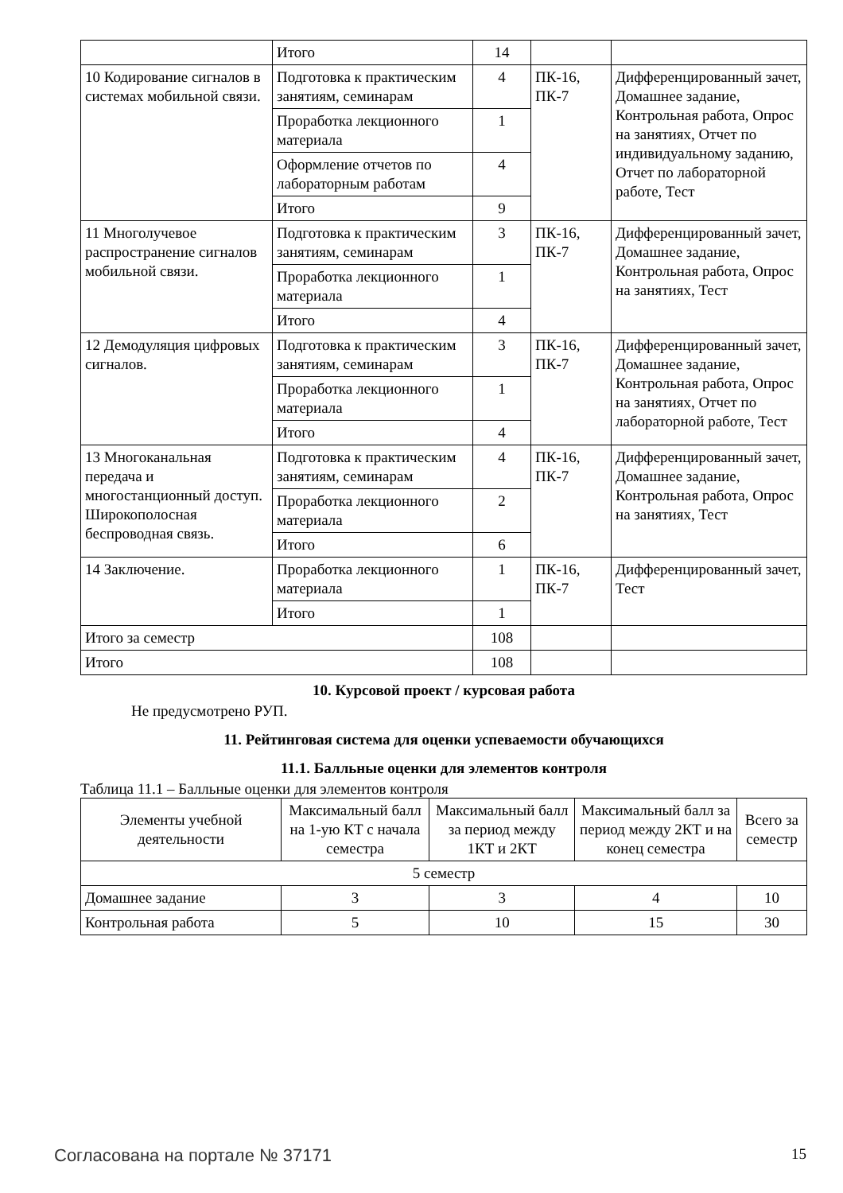| | Итого | 14 | | |
| 10 Кодирование сигналов в системах мобильной связи. | Подготовка к практическим занятиям, семинарам | 4 | ПК-16, ПК-7 | Дифференцированный зачет, Домашнее задание, Контрольная работа, Опрос на занятиях, Отчет по индивидуальному заданию, Отчет по лабораторной работе, Тест |
| | Проработка лекционного материала | 1 | | |
| | Оформление отчетов по лабораторным работам | 4 | | |
| | Итого | 9 | | |
| 11 Многолучевое распространение сигналов мобильной связи. | Подготовка к практическим занятиям, семинарам | 3 | ПК-16, ПК-7 | Дифференцированный зачет, Домашнее задание, Контрольная работа, Опрос на занятиях, Тест |
| | Проработка лекционного материала | 1 | | |
| | Итого | 4 | | |
| 12 Демодуляция цифровых сигналов. | Подготовка к практическим занятиям, семинарам | 3 | ПК-16, ПК-7 | Дифференцированный зачет, Домашнее задание, Контрольная работа, Опрос на занятиях, Отчет по лабораторной работе, Тест |
| | Проработка лекционного материала | 1 | | |
| | Итого | 4 | | |
| 13 Многоканальная передача и многостанционный доступ. Широкополосная беспроводная связь. | Подготовка к практическим занятиям, семинарам | 4 | ПК-16, ПК-7 | Дифференцированный зачет, Домашнее задание, Контрольная работа, Опрос на занятиях, Тест |
| | Проработка лекционного материала | 2 | | |
| | Итого | 6 | | |
| 14 Заключение. | Проработка лекционного материала | 1 | ПК-16, ПК-7 | Дифференцированный зачет, Тест |
| | Итого | 1 | | |
| Итого за семестр | | 108 | | |
| Итого | | 108 | | |
10. Курсовой проект / курсовая работа
Не предусмотрено РУП.
11. Рейтинговая система для оценки успеваемости обучающихся
11.1. Балльные оценки для элементов контроля
Таблица 11.1 – Балльные оценки для элементов контроля
| Элементы учебной деятельности | Максимальный балл на 1-ую КТ с начала семестра | Максимальный балл за период между 1КТ и 2КТ | Максимальный балл за период между 2КТ и на конец семестра | Всего за семестр |
| --- | --- | --- | --- | --- |
| 5 семестр | | | | |
| Домашнее задание | 3 | 3 | 4 | 10 |
| Контрольная работа | 5 | 10 | 15 | 30 |
Согласована на портале № 37171 15